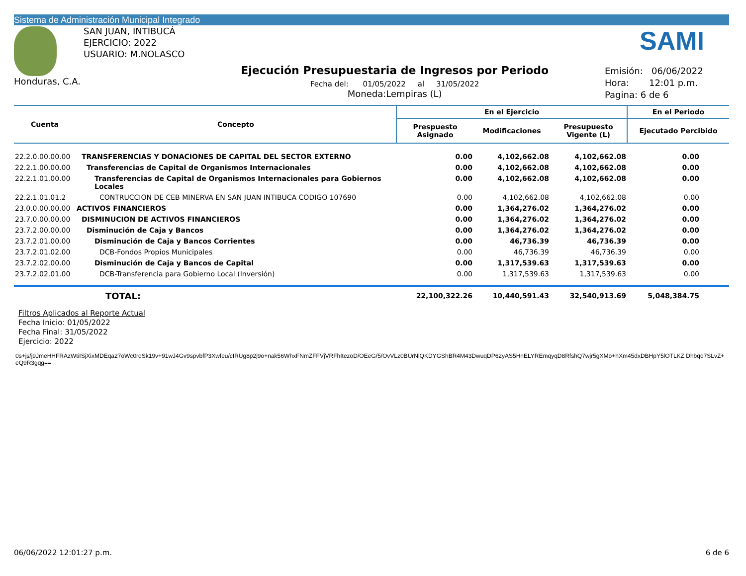Sistema de Administración Municipal Integrado
SAMI
Honduras, C.A.
SAN JUAN, INTIBUCÁ
EJERCICIO: 2022
USUARIO: M.NOLASCO
Ejecución Presupuestaria de Ingresos por Periodo
Fecha del: 01/05/2022 al 31/05/2022
Moneda:Lempiras (L)
Emisión: 06/06/2022
Hora: 12:01 p.m.
Pagina: 6 de 6
| Cuenta | Concepto | En el Ejercicio | | | En el Periodo |
| --- | --- | --- | --- | --- | --- |
| | | Prespuesto Asignado | Modificaciones | Presupuesto Vigente (L) | Ejecutado Percibido |
| 22.2.0.00.00.00 | TRANSFERENCIAS Y DONACIONES DE CAPITAL DEL SECTOR EXTERNO | 0.00 | 4,102,662.08 | 4,102,662.08 | 0.00 |
| 22.2.1.00.00.00 | Transferencias de Capital de Organismos Internacionales | 0.00 | 4,102,662.08 | 4,102,662.08 | 0.00 |
| 22.2.1.01.00.00 | Transferencias de Capital de Organismos Internacionales para Gobiernos Locales | 0.00 | 4,102,662.08 | 4,102,662.08 | 0.00 |
| 22.2.1.01.01.2 | CONTRUCCION DE CEB MINERVA EN SAN JUAN INTIBUCA CODIGO 107690 | 0.00 | 4,102,662.08 | 4,102,662.08 | 0.00 |
| 23.0.0.00.00.00 | ACTIVOS FINANCIEROS | 0.00 | 1,364,276.02 | 1,364,276.02 | 0.00 |
| 23.7.0.00.00.00 | DISMINUCION DE ACTIVOS FINANCIEROS | 0.00 | 1,364,276.02 | 1,364,276.02 | 0.00 |
| 23.7.2.00.00.00 | Disminución de Caja y Bancos | 0.00 | 1,364,276.02 | 1,364,276.02 | 0.00 |
| 23.7.2.01.00.00 | Disminución de Caja y Bancos Corrientes | 0.00 | 46,736.39 | 46,736.39 | 0.00 |
| 23.7.2.01.02.00 | DCB-Fondos Propios Municipales | 0.00 | 46,736.39 | 46,736.39 | 0.00 |
| 23.7.2.02.00.00 | Disminución de Caja y Bancos de Capital | 0.00 | 1,317,539.63 | 1,317,539.63 | 0.00 |
| 23.7.2.02.01.00 | DCB-Transferencia para Gobierno Local (Inversión) | 0.00 | 1,317,539.63 | 1,317,539.63 | 0.00 |
| | TOTAL: | 22,100,322.26 | 10,440,591.43 | 32,540,913.69 | 5,048,384.75 |
Filtros Aplicados al Reporte Actual
Fecha Inicio: 01/05/2022
Fecha Final: 31/05/2022
Ejercicio: 2022
0s+js/j9JmeHHFRAzWtiISjXixMDEqa27oWc0roSk19v+91wJ4Gv9spvbfP3Xwfeu/cIRUg8p2j9o+nak56WhxFNmZFFVjVRFhItezoD/OEeG/5/OvVLz0BUrNlQKDYGShBR4M43DwuqDP62yAS5HnELYREmqyqD8RfshQ7wjr5gXMo+hXm45dxDBHpY5lOTLKZ Dhbqo7SLvZ+eQ9R3gqg==
06/06/2022 12:01:27 p.m. 6 de 6